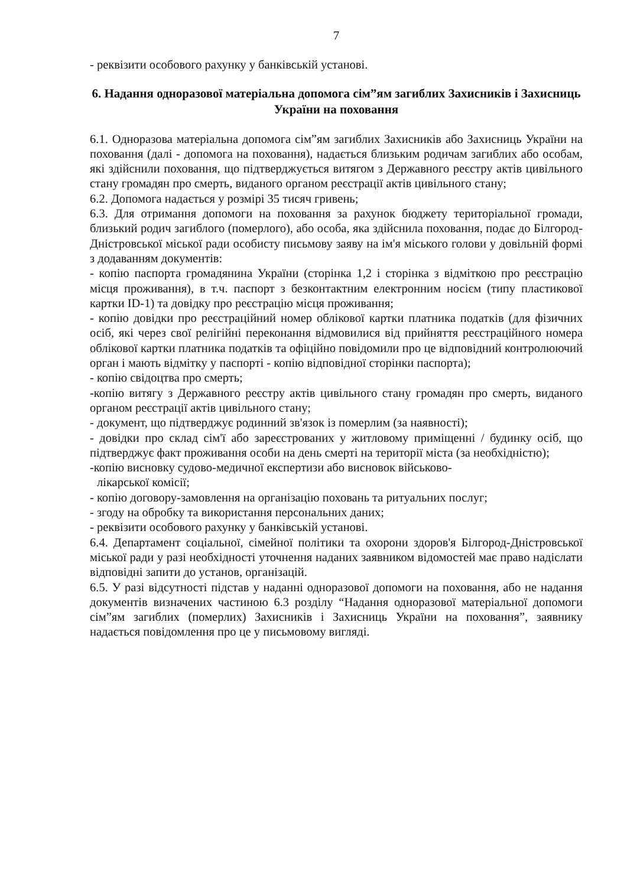7
- реквізити особового рахунку у банківській установі.
6. Надання одноразової матеріальна допомога сім”ям загиблих Захисників і Захисниць України на поховання
6.1. Одноразова матеріальна допомога сім”ям загиблих Захисників або Захисниць України на поховання (далі - допомога на поховання), надається близьким родичам загиблих або особам, які здійснили поховання, що підтверджується витягом з Державного реєстру актів цивільного стану громадян про смерть, виданого органом реєстрації актів цивільного стану;
6.2. Допомога надається у розмірі 35 тисяч гривень;
6.3. Для отримання допомоги на поховання за рахунок бюджету територіальної громади, близький родич загиблого (померлого), або особа, яка здійснила поховання, подає до Білгород-Дністровської міської ради особисту письмову заяву на ім'я міського голови у довільній формі з додаванням документів:
- копію паспорта громадянина України (сторінка 1,2 і сторінка з відміткою про реєстрацію місця проживання), в т.ч. паспорт з безконтактним електронним носієм (типу пластикової картки ID-1) та довідку про реєстрацію місця проживання;
- копію довідки про реєстраційний номер облікової картки платника податків (для фізичних осіб, які через свої релігійні переконання відмовилися від прийняття реєстраційного номера облікової картки платника податків та офіційно повідомили про це відповідний контролюючий орган і мають відмітку у паспорті - копію відповідної сторінки паспорта);
- копію свідоцтва про смерть;
-копію витягу з Державного реєстру актів цивільного стану громадян про смерть, виданого органом реєстрації актів цивільного стану;
- документ, що підтверджує родинний зв'язок із померлим (за наявності);
- довідки про склад сім'ї або зареєстрованих у житловому приміщенні / будинку осіб, що підтверджує факт проживання особи на день смерті на території міста (за необхідністю);
-копію висновку судово-медичної експертизи або висновок військово-
лікарської комісії;
- копію договору-замовлення на організацію поховань та ритуальних послуг;
- згоду на обробку та використання персональних даних;
- реквізити особового рахунку у банківській установі.
6.4. Департамент соціальної, сімейної політики та охорони здоров'я Білгород-Дністровської міської ради у разі необхідності уточнення наданих заявником відомостей має право надіслати відповідні запити до установ, організацій.
6.5. У разі відсутності підстав у наданні одноразової допомоги на поховання, або не надання документів визначених частиною 6.3 розділу “Надання одноразової матеріальної допомоги сім”ям загиблих (померлих) Захисників і Захисниць України на поховання”, заявнику надається повідомлення про це у письмовому вигляді.